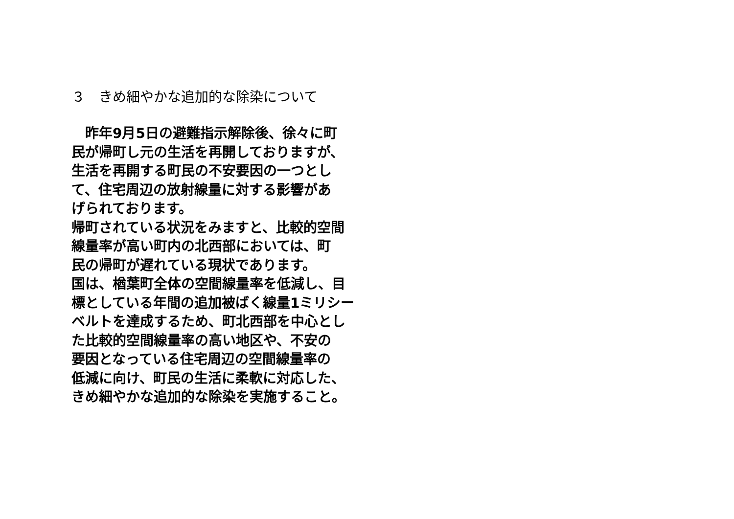３　きめ細やかな追加的な除染について
　昨年9月5日の避難指示解除後、徐々に町
民が帰町し元の生活を再開しておりますが、
生活を再開する町民の不安要因の一つとし
て、住宅周辺の放射線量に対する影響があ
げられております。
帰町されている状況をみますと、比較的空間
線量率が高い町内の北西部においては、町
民の帰町が遅れている現状であります。
国は、楢葉町全体の空間線量率を低減し、目
標としている年間の追加被ばく線量1ミリシー
ベルトを達成するため、町北西部を中心とし
た比較的空間線量率の高い地区や、不安の
要因となっている住宅周辺の空間線量率の
低減に向け、町民の生活に柔軟に対応した、
きめ細やかな追加的な除染を実施すること。